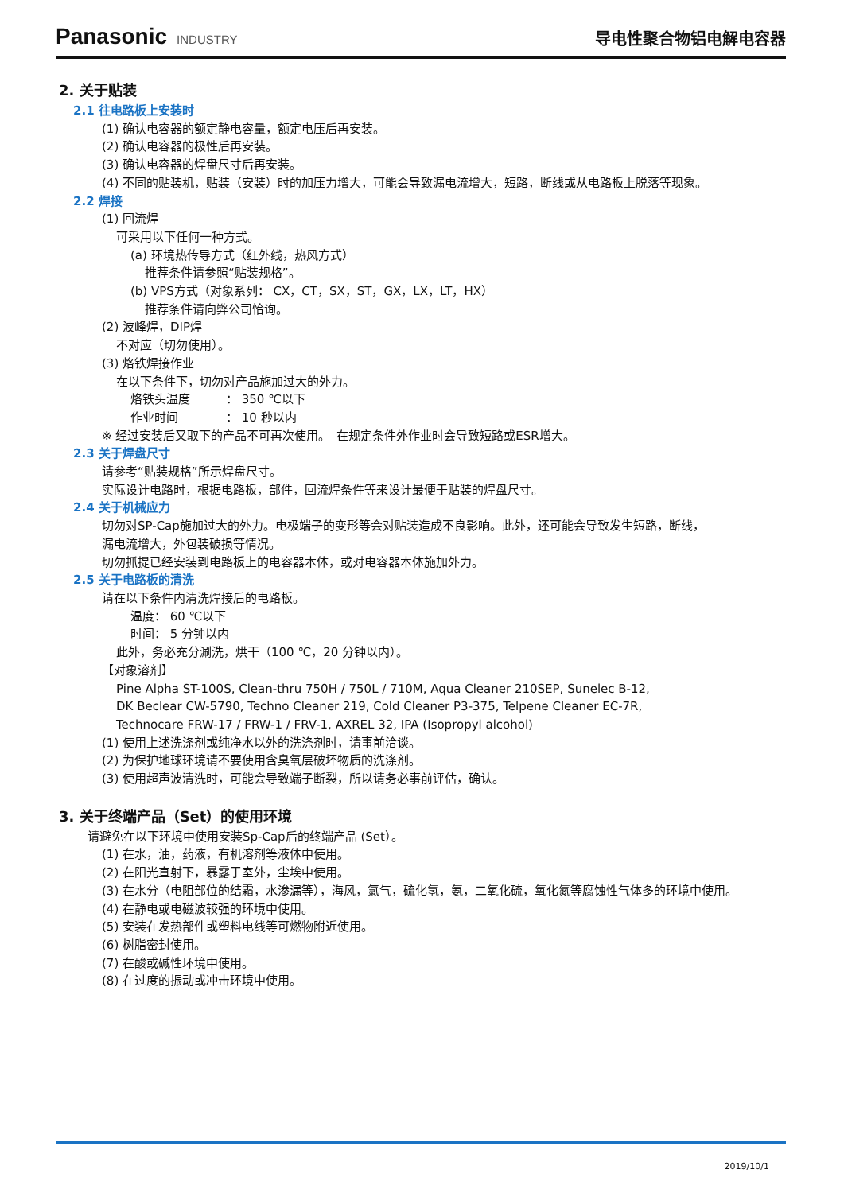Panasonic INDUSTRY
导电性聚合物铝电解电容器
2. 关于贴装
2.1 往电路板上安装时
(1) 确认电容器的额定静电容量，额定电压后再安装。
(2) 确认电容器的极性后再安装。
(3) 确认电容器的焊盘尺寸后再安装。
(4) 不同的贴装机，贴装（安装）时的加压力增大，可能会导致漏电流增大，短路，断线或从电路板上脱落等现象。
2.2 焊接
(1) 回流焊
可采用以下任何一种方式。
(a) 环境热传导方式（红外线，热风方式）
推荐条件请参照“贴装规格”。
(b) VPS方式（对象系列： CX，CT，SX，ST，GX，LX，LT，HX）
推荐条件请向弊公司恰询。
(2) 波峰焊，DIP焊
不对应（切勿使用）。
(3) 烙铁焊接作业
在以下条件下，切勿对产品施加过大的外力。
烙铁头温度　　　： 350 ℃以下
作业时间　　　　： 10 秒以内
※ 经过安装后又取下的产品不可再次使用。　在规定条件外作业时会导致短路或ESR增大。
2.3 关于焊盘尺寸
请参考“贴装规格”所示焊盘尺寸。
实际设计电路时，根据电路板，部件，回流焊条件等来设计最便于贴装的焊盘尺寸。
2.4 关于机械应力
切勿对SP-Cap施加过大的外力。电极端子的变形等会对贴装造成不良影响。此外，还可能会导致发生短路，断线，
漏电流增大，外包装破损等情况。
切勿抓提已经安装到电路板上的电容器本体，或对电容器本体施加外力。
2.5 关于电路板的清洗
请在以下条件内清洗焊接后的电路板。
温度： 60 ℃以下
时间： 5 分钟以内
此外，务必充分涮洗，烘干（100 ℃，20 分钟以内）。
【对象溶剂】
Pine Alpha ST-100S, Clean-thru 750H / 750L / 710M, Aqua Cleaner 210SEP, Sunelec B-12,
DK Beclear CW-5790, Techno Cleaner 219, Cold Cleaner P3-375, Telpene Cleaner EC-7R,
Technocare FRW-17 / FRW-1 / FRV-1, AXREL 32, IPA (Isopropyl alcohol)
(1) 使用上述洗涤剂或纯净水以外的洗涤剂时，请事前洽谈。
(2) 为保护地球环境请不要使用含臭氧层破坏物质的洗涤剂。
(3) 使用超声波清洗时，可能会导致端子断裂，所以请务必事前评估，确认。
3. 关于终端产品（Set）的使用环境
请避免在以下环境中使用安装Sp-Cap后的终端产品 (Set）。
(1) 在水，油，药液，有机溶剂等液体中使用。
(2) 在阳光直射下，暴露于室外，尘埃中使用。
(3) 在水分（电阻部位的结霜，水渗漏等），海风，氯气，硫化氢，氨，二氧化硫，氧化氮等腐蚀性气体多的环境中使用。
(4) 在静电或电磁波较强的环境中使用。
(5) 安装在发热部件或塑料电线等可燃物附近使用。
(6) 树脂密封使用。
(7) 在酸或碱性环境中使用。
(8) 在过度的振动或冲击环境中使用。
2019/10/1